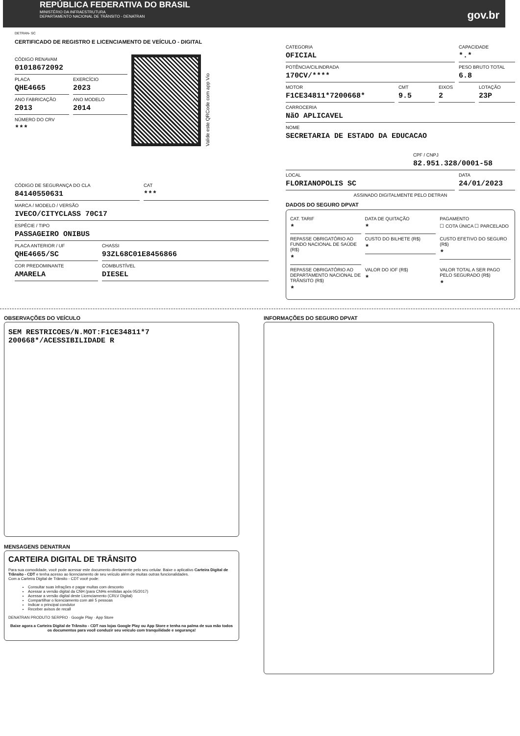REPÚBLICA FEDERATIVA DO BRASIL
MINISTÉRIO DA INFRAESTRUTURA
DEPARTAMENTO NACIONAL DE TRÂNSITO - DENATRAN
gov.br
DETRAN- SC
CERTIFICADO DE REGISTRO E LICENCIAMENTO DE VEÍCULO - DIGITAL
CÓDIGO RENAVAM
01018672092
PLACA
QHE4665
EXERCÍCIO
2023
ANO FABRICAÇÃO
2013
ANO MODELO
2014
NÚMERO DO CRV
***
Valide este QRCode com app Vio
CÓDIGO DE SEGURANÇA DO CLA
84140550631
CAT
***
MARCA / MODELO / VERSÃO
IVECO/CITYCLASS 70C17
ESPÉCIE / TIPO
PASSAGEIRO ONIBUS
PLACA ANTERIOR / UF
QHE4665/SC
CHASSI
93ZL68C01E8456866
COR PREDOMINANTE
AMARELA
COMBUSTÍVEL
DIESEL
CATEGORIA
OFICIAL
CAPACIDADE
*.*
POTÊNCIA/CILINDRADA
170CV/****
PESO BRUTO TOTAL
6.8
MOTOR
F1CE34811*7200668*
CMT
9.5
EIXOS
2
LOTAÇÃO
23P
CARROCERIA
NãO APLICAVEL
NOME
SECRETARIA DE ESTADO DA EDUCACAO
CPF / CNPJ
82.951.328/0001-58
LOCAL
FLORIANOPOLIS SC
DATA
24/01/2023
ASSINADO DIGITALMENTE PELO DETRAN
DADOS DO SEGURO DPVAT
CAT. TARIF
*
DATA DE QUITAÇÃO
*
PAGAMENTO
☐ COTA ÚNICA ☐ PARCELADO
REPASSE OBRIGATÓRIO AO FUNDO NACIONAL DE SAÚDE (R$)
*
CUSTO DO BILHETE (R$)
*
CUSTO EFETIVO DO SEGURO (R$)
*
REPASSE OBRIGATÓRIO AO DEPARTAMENTO NACIONAL DE TRÂNSITO (R$)
*
VALOR DO IOF (R$)
*
VALOR TOTAL A SER PAGO PELO SEGURADO (R$)
*
OBSERVAÇÕES DO VEÍCULO
SEM RESTRICOES/N.MOT:F1CE34811*7
200668*/ACESSIBILIDADE R
MENSAGENS DENATRAN
CARTEIRA DIGITAL DE TRÂNSITO
Para sua comodidade, você pode acessar este documento diretamente pelo seu celular. Baixe o aplicativo Carteira Digital de Trânsito - CDT e tenha acesso ao licenciamento de seu veículo além de muitas outras funcionalidades.
Com a Carteira Digital de Trânsito - CDT você pode:
Consultar suas infrações e pagar multas com desconto
Acessar a versão digital da CNH (para CNHs emitidas após 05/2017)
Acessar a versão digital deste Licenciamento (CRLV Digital)
Compartilhar o licenciamento com até 5 pessoas
Indicar o principal condutor
Receber avisos de recall
DENATRAN PRODUTO SERPRO · Google Play · App Store
Baixe agora a Carteira Digital de Trânsito - CDT nas lojas Google Play ou App Store e tenha na palma de sua mão todos os documentos para você conduzir seu veículo com tranquilidade e segurança!
INFORMAÇÕES DO SEGURO DPVAT